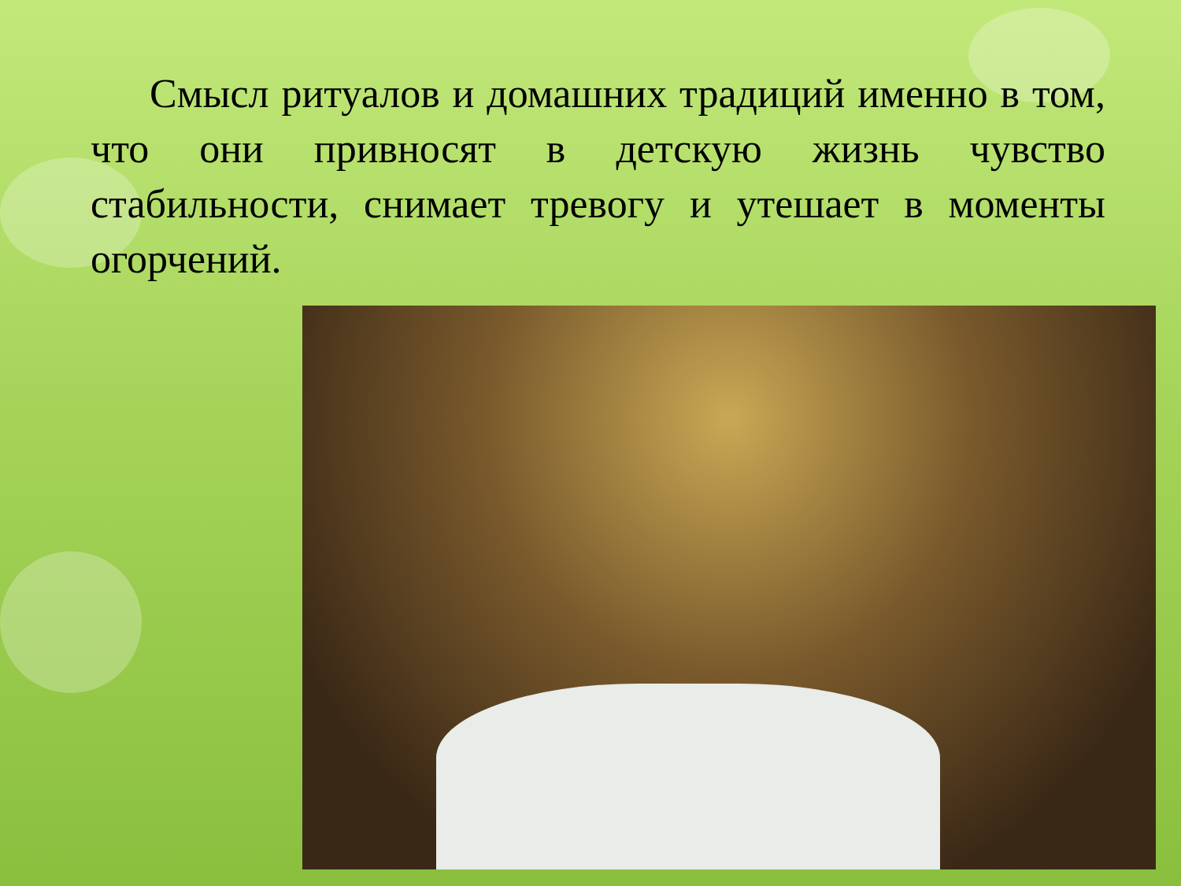Смысл ритуалов и домашних традиций именно в том, что они привносят в детскую жизнь чувство стабильности, снимает тревогу и утешает в моменты огорчений.